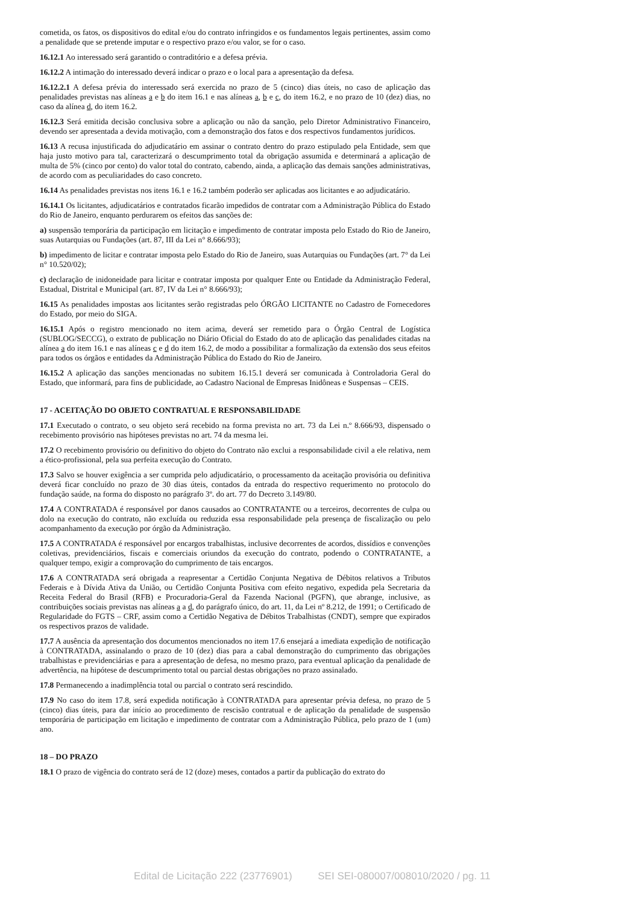cometida, os fatos, os dispositivos do edital e/ou do contrato infringidos e os fundamentos legais pertinentes, assim como a penalidade que se pretende imputar e o respectivo prazo e/ou valor, se for o caso.
16.12.1 Ao interessado será garantido o contraditório e a defesa prévia.
16.12.2 A intimação do interessado deverá indicar o prazo e o local para a apresentação da defesa.
16.12.2.1 A defesa prévia do interessado será exercida no prazo de 5 (cinco) dias úteis, no caso de aplicação das penalidades previstas nas alíneas a e b do item 16.1 e nas alíneas a, b e c, do item 16.2, e no prazo de 10 (dez) dias, no caso da alínea d, do item 16.2.
16.12.3 Será emitida decisão conclusiva sobre a aplicação ou não da sanção, pelo Diretor Administrativo Financeiro, devendo ser apresentada a devida motivação, com a demonstração dos fatos e dos respectivos fundamentos jurídicos.
16.13 A recusa injustificada do adjudicatário em assinar o contrato dentro do prazo estipulado pela Entidade, sem que haja justo motivo para tal, caracterizará o descumprimento total da obrigação assumida e determinará a aplicação de multa de 5% (cinco por cento) do valor total do contrato, cabendo, ainda, a aplicação das demais sanções administrativas, de acordo com as peculiaridades do caso concreto.
16.14 As penalidades previstas nos itens 16.1 e 16.2 também poderão ser aplicadas aos licitantes e ao adjudicatário.
16.14.1 Os licitantes, adjudicatários e contratados ficarão impedidos de contratar com a Administração Pública do Estado do Rio de Janeiro, enquanto perdurarem os efeitos das sanções de:
a) suspensão temporária da participação em licitação e impedimento de contratar imposta pelo Estado do Rio de Janeiro, suas Autarquias ou Fundações (art. 87, III da Lei n° 8.666/93);
b) impedimento de licitar e contratar imposta pelo Estado do Rio de Janeiro, suas Autarquias ou Fundações (art. 7° da Lei n° 10.520/02);
c) declaração de inidoneidade para licitar e contratar imposta por qualquer Ente ou Entidade da Administração Federal, Estadual, Distrital e Municipal (art. 87, IV da Lei n° 8.666/93);
16.15 As penalidades impostas aos licitantes serão registradas pelo ÓRGÃO LICITANTE no Cadastro de Fornecedores do Estado, por meio do SIGA.
16.15.1 Após o registro mencionado no item acima, deverá ser remetido para o Órgão Central de Logística (SUBLOG/SECCG), o extrato de publicação no Diário Oficial do Estado do ato de aplicação das penalidades citadas na alínea a do item 16.1 e nas alíneas c e d do item 16.2, de modo a possibilitar a formalização da extensão dos seus efeitos para todos os órgãos e entidades da Administração Pública do Estado do Rio de Janeiro.
16.15.2 A aplicação das sanções mencionadas no subitem 16.15.1 deverá ser comunicada à Controladoria Geral do Estado, que informará, para fins de publicidade, ao Cadastro Nacional de Empresas Inidôneas e Suspensas – CEIS.
17 - ACEITAÇÃO DO OBJETO CONTRATUAL E RESPONSABILIDADE
17.1 Executado o contrato, o seu objeto será recebido na forma prevista no art. 73 da Lei n.º 8.666/93, dispensado o recebimento provisório nas hipóteses previstas no art. 74 da mesma lei.
17.2 O recebimento provisório ou definitivo do objeto do Contrato não exclui a responsabilidade civil a ele relativa, nem a ético-profissional, pela sua perfeita execução do Contrato.
17.3 Salvo se houver exigência a ser cumprida pelo adjudicatário, o processamento da aceitação provisória ou definitiva deverá ficar concluído no prazo de 30 dias úteis, contados da entrada do respectivo requerimento no protocolo do fundação saúde, na forma do disposto no parágrafo 3º. do art. 77 do Decreto 3.149/80.
17.4 A CONTRATADA é responsável por danos causados ao CONTRATANTE ou a terceiros, decorrentes de culpa ou dolo na execução do contrato, não excluída ou reduzida essa responsabilidade pela presença de fiscalização ou pelo acompanhamento da execução por órgão da Administração.
17.5 A CONTRATADA é responsável por encargos trabalhistas, inclusive decorrentes de acordos, dissídios e convenções coletivas, previdenciários, fiscais e comerciais oriundos da execução do contrato, podendo o CONTRATANTE, a qualquer tempo, exigir a comprovação do cumprimento de tais encargos.
17.6 A CONTRATADA será obrigada a reapresentar a Certidão Conjunta Negativa de Débitos relativos a Tributos Federais e à Dívida Ativa da União, ou Certidão Conjunta Positiva com efeito negativo, expedida pela Secretaria da Receita Federal do Brasil (RFB) e Procuradoria-Geral da Fazenda Nacional (PGFN), que abrange, inclusive, as contribuições sociais previstas nas alíneas a a d, do parágrafo único, do art. 11, da Lei nº 8.212, de 1991; o Certificado de Regularidade do FGTS – CRF, assim como a Certidão Negativa de Débitos Trabalhistas (CNDT), sempre que expirados os respectivos prazos de validade.
17.7 A ausência da apresentação dos documentos mencionados no item 17.6 ensejará a imediata expedição de notificação à CONTRATADA, assinalando o prazo de 10 (dez) dias para a cabal demonstração do cumprimento das obrigações trabalhistas e previdenciárias e para a apresentação de defesa, no mesmo prazo, para eventual aplicação da penalidade de advertência, na hipótese de descumprimento total ou parcial destas obrigações no prazo assinalado.
17.8 Permanecendo a inadimplência total ou parcial o contrato será rescindido.
17.9 No caso do item 17.8, será expedida notificação à CONTRATADA para apresentar prévia defesa, no prazo de 5 (cinco) dias úteis, para dar início ao procedimento de rescisão contratual e de aplicação da penalidade de suspensão temporária de participação em licitação e impedimento de contratar com a Administração Pública, pelo prazo de 1 (um) ano.
18 – DO PRAZO
18.1 O prazo de vigência do contrato será de 12 (doze) meses, contados a partir da publicação do extrato do
Edital de Licitação 222 (23776901) SEI SEI-080007/008010/2020 / pg. 11